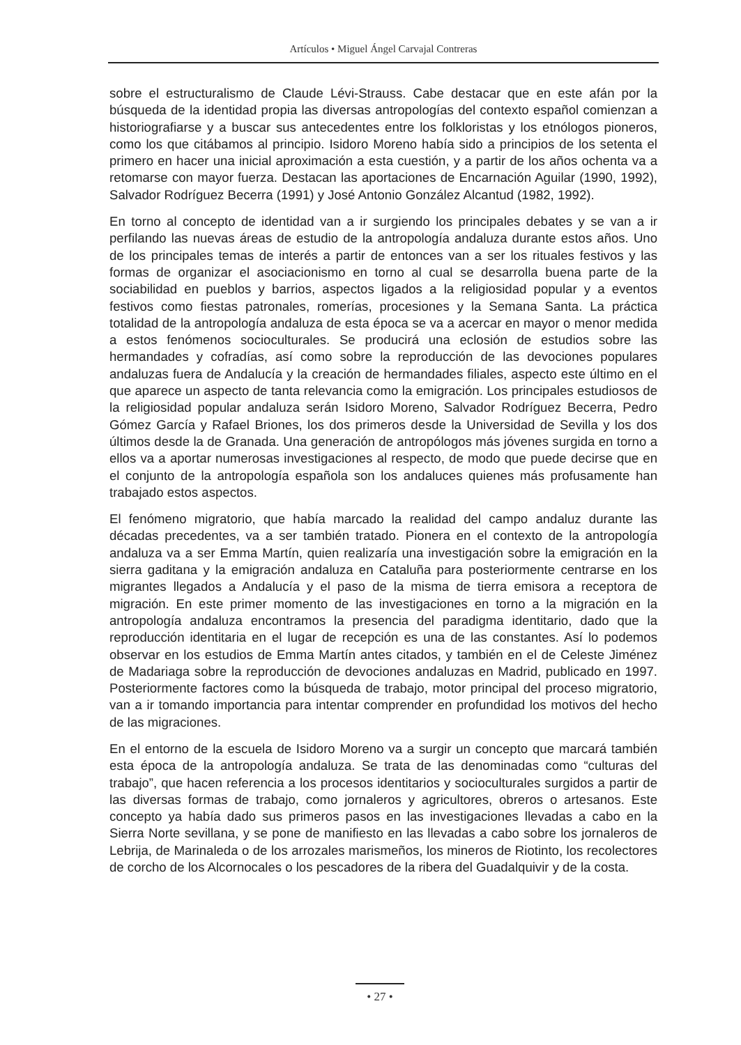Artículos • Miguel Ángel Carvajal Contreras
sobre el estructuralismo de Claude Lévi-Strauss. Cabe destacar que en este afán por la búsqueda de la identidad propia las diversas antropologías del contexto español comienzan a historiografiarse y a buscar sus antecedentes entre los folkloristas y los etnólogos pioneros, como los que citábamos al principio. Isidoro Moreno había sido a principios de los setenta el primero en hacer una inicial aproximación a esta cuestión, y a partir de los años ochenta va a retomarse con mayor fuerza. Destacan las aportaciones de Encarnación Aguilar (1990, 1992), Salvador Rodríguez Becerra (1991) y José Antonio González Alcantud (1982, 1992).
En torno al concepto de identidad van a ir surgiendo los principales debates y se van a ir perfilando las nuevas áreas de estudio de la antropología andaluza durante estos años. Uno de los principales temas de interés a partir de entonces van a ser los rituales festivos y las formas de organizar el asociacionismo en torno al cual se desarrolla buena parte de la sociabilidad en pueblos y barrios, aspectos ligados a la religiosidad popular y a eventos festivos como fiestas patronales, romerías, procesiones y la Semana Santa. La práctica totalidad de la antropología andaluza de esta época se va a acercar en mayor o menor medida a estos fenómenos socioculturales. Se producirá una eclosión de estudios sobre las hermandades y cofradías, así como sobre la reproducción de las devociones populares andaluzas fuera de Andalucía y la creación de hermandades filiales, aspecto este último en el que aparece un aspecto de tanta relevancia como la emigración. Los principales estudiosos de la religiosidad popular andaluza serán Isidoro Moreno, Salvador Rodríguez Becerra, Pedro Gómez García y Rafael Briones, los dos primeros desde la Universidad de Sevilla y los dos últimos desde la de Granada. Una generación de antropólogos más jóvenes surgida en torno a ellos va a aportar numerosas investigaciones al respecto, de modo que puede decirse que en el conjunto de la antropología española son los andaluces quienes más profusamente han trabajado estos aspectos.
El fenómeno migratorio, que había marcado la realidad del campo andaluz durante las décadas precedentes, va a ser también tratado. Pionera en el contexto de la antropología andaluza va a ser Emma Martín, quien realizaría una investigación sobre la emigración en la sierra gaditana y la emigración andaluza en Cataluña para posteriormente centrarse en los migrantes llegados a Andalucía y el paso de la misma de tierra emisora a receptora de migración. En este primer momento de las investigaciones en torno a la migración en la antropología andaluza encontramos la presencia del paradigma identitario, dado que la reproducción identitaria en el lugar de recepción es una de las constantes. Así lo podemos observar en los estudios de Emma Martín antes citados, y también en el de Celeste Jiménez de Madariaga sobre la reproducción de devociones andaluzas en Madrid, publicado en 1997. Posteriormente factores como la búsqueda de trabajo, motor principal del proceso migratorio, van a ir tomando importancia para intentar comprender en profundidad los motivos del hecho de las migraciones.
En el entorno de la escuela de Isidoro Moreno va a surgir un concepto que marcará también esta época de la antropología andaluza. Se trata de las denominadas como “culturas del trabajo”, que hacen referencia a los procesos identitarios y socioculturales surgidos a partir de las diversas formas de trabajo, como jornaleros y agricultores, obreros o artesanos. Este concepto ya había dado sus primeros pasos en las investigaciones llevadas a cabo en la Sierra Norte sevillana, y se pone de manifiesto en las llevadas a cabo sobre los jornaleros de Lebrija, de Marinaleda o de los arrozales marismeños, los mineros de Riotinto, los recolectores de corcho de los Alcornocales o los pescadores de la ribera del Guadalquivir y de la costa.
• 27 •